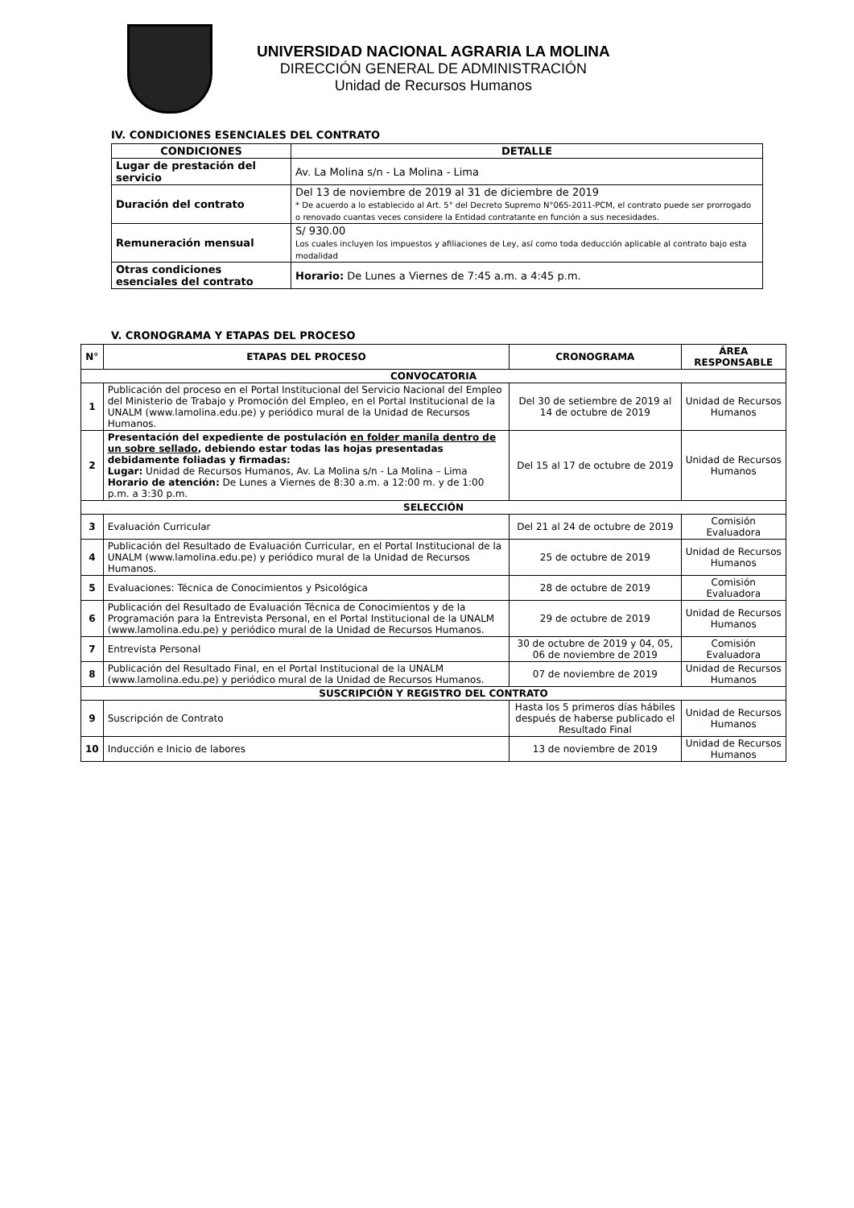UNIVERSIDAD NACIONAL AGRARIA LA MOLINA
DIRECCIÓN GENERAL DE ADMINISTRACIÓN
Unidad de Recursos Humanos
IV. CONDICIONES ESENCIALES DEL CONTRATO
| CONDICIONES | DETALLE |
| --- | --- |
| Lugar de prestación del servicio | Av. La Molina s/n - La Molina - Lima |
| Duración del contrato | Del 13 de noviembre de 2019 al 31 de diciembre de 2019 * De acuerdo a lo establecido al Art. 5° del Decreto Supremo N°065-2011-PCM, el contrato puede ser prorrogado o renovado cuantas veces considere la Entidad contratante en función a sus necesidades. |
| Remuneración mensual | S/ 930.00 Los cuales incluyen los impuestos y afiliaciones de Ley, así como toda deducción aplicable al contrato bajo esta modalidad |
| Otras condiciones esenciales del contrato | Horario: De Lunes a Viernes de 7:45 a.m. a 4:45 p.m. |
V. CRONOGRAMA Y ETAPAS DEL PROCESO
| N° | ETAPAS DEL PROCESO | CRONOGRAMA | ÁREA RESPONSABLE |
| --- | --- | --- | --- |
| CONVOCATORIA | | | |
| 1 | Publicación del proceso en el Portal Institucional del Servicio Nacional del Empleo del Ministerio de Trabajo y Promoción del Empleo, en el Portal Institucional de la UNALM (www.lamolina.edu.pe) y periódico mural de la Unidad de Recursos Humanos. | Del 30 de setiembre de 2019 al 14 de octubre de 2019 | Unidad de Recursos Humanos |
| 2 | Presentación del expediente de postulación en folder manila dentro de un sobre sellado , debiendo estar todas las hojas presentadas debidamente foliadas y firmadas: Lugar: Unidad de Recursos Humanos, Av. La Molina s/n - La Molina – Lima Horario de atención: De Lunes a Viernes de 8:30 a.m. a 12:00 m. y de 1:00 p.m. a 3:30 p.m. | Del 15 al 17 de octubre de 2019 | Unidad de Recursos Humanos |
| SELECCIÓN | | | |
| 3 | Evaluación Curricular | Del 21 al 24 de octubre de 2019 | Comisión Evaluadora |
| 4 | Publicación del Resultado de Evaluación Curricular, en el Portal Institucional de la UNALM (www.lamolina.edu.pe) y periódico mural de la Unidad de Recursos Humanos. | 25 de octubre de 2019 | Unidad de Recursos Humanos |
| 5 | Evaluaciones: Técnica de Conocimientos y Psicológica | 28 de octubre de 2019 | Comisión Evaluadora |
| 6 | Publicación del Resultado de Evaluación Técnica de Conocimientos y de la Programación para la Entrevista Personal, en el Portal Institucional de la UNALM (www.lamolina.edu.pe) y periódico mural de la Unidad de Recursos Humanos. | 29 de octubre de 2019 | Unidad de Recursos Humanos |
| 7 | Entrevista Personal | 30 de octubre de 2019 y 04, 05, 06 de noviembre de 2019 | Comisión Evaluadora |
| 8 | Publicación del Resultado Final, en el Portal Institucional de la UNALM (www.lamolina.edu.pe) y periódico mural de la Unidad de Recursos Humanos. | 07 de noviembre de 2019 | Unidad de Recursos Humanos |
| SUSCRIPCIÓN Y REGISTRO DEL CONTRATO | | | |
| 9 | Suscripción de Contrato | Hasta los 5 primeros días hábiles después de haberse publicado el Resultado Final | Unidad de Recursos Humanos |
| 10 | Inducción e Inicio de labores | 13 de noviembre de 2019 | Unidad de Recursos Humanos |